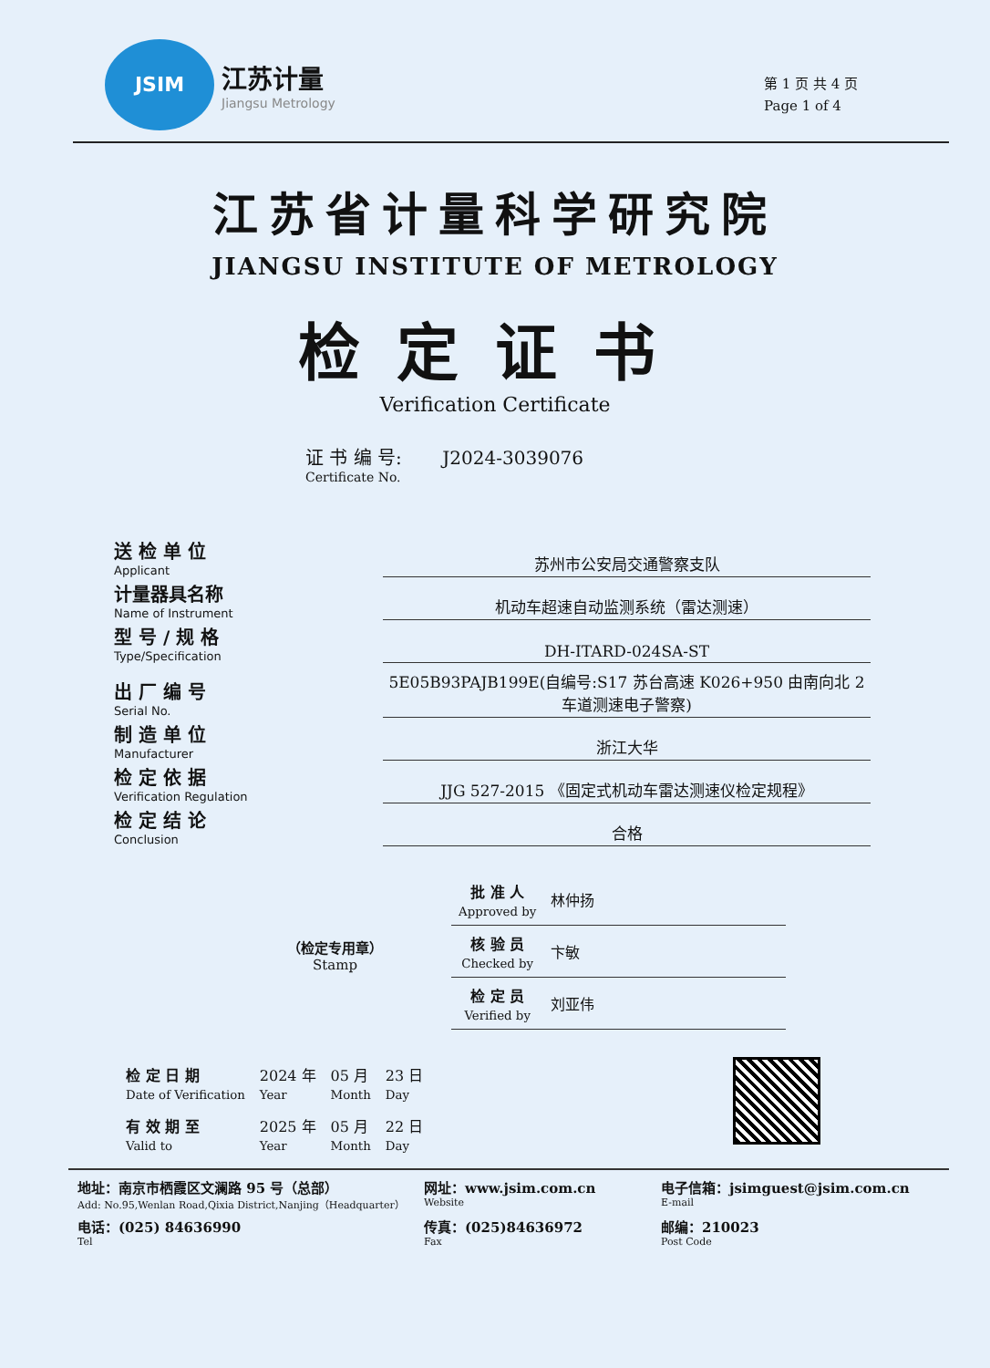JSIM
江苏计量
Jiangsu Metrology
第 1 页 共 4 页
Page 1 of 4
江苏省计量科学研究院
JIANGSU INSTITUTE OF METROLOGY
检定证书
Verification Certificate
证 书 编 号: J2024-3039076
Certificate No.
送 检 单 位
Applicant
苏州市公安局交通警察支队
计量器具名称
Name of Instrument
机动车超速自动监测系统（雷达测速）
型 号 / 规 格
Type/Specification
DH-ITARD-024SA-ST
出 厂 编 号
Serial No.
5E05B93PAJB199E(自编号:S17 苏台高速 K026+950 由南向北 2 车道测速电子警察)
制 造 单 位
Manufacturer
浙江大华
检 定 依 据
Verification Regulation
JJG 527-2015 《固定式机动车雷达测速仪检定规程》
检 定 结 论
Conclusion
合格
（检定专用章）
Stamp
| 批 准 人 Approved by | 林仲扬 |
| 核 验 员 Checked by | 卞敏 |
| 检 定 员 Verified by | 刘亚伟 |
| 检 定 日 期 Date of Verification | 2024 年 Year | 05 月 Month | 23 日 Day |
| 有 效 期 至 Valid to | 2025 年 Year | 05 月 Month | 22 日 Day |
地址：南京市栖霞区文澜路 95 号（总部）
Add: No.95,Wenlan Road,Qixia District,Nanjing（Headquarter）
网址：www.jsim.com.cn
Website
电子信箱：jsimguest@jsim.com.cn
E-mail
电话：(025) 84636990
Tel
传真：(025)84636972
Fax
邮编：210023
Post Code